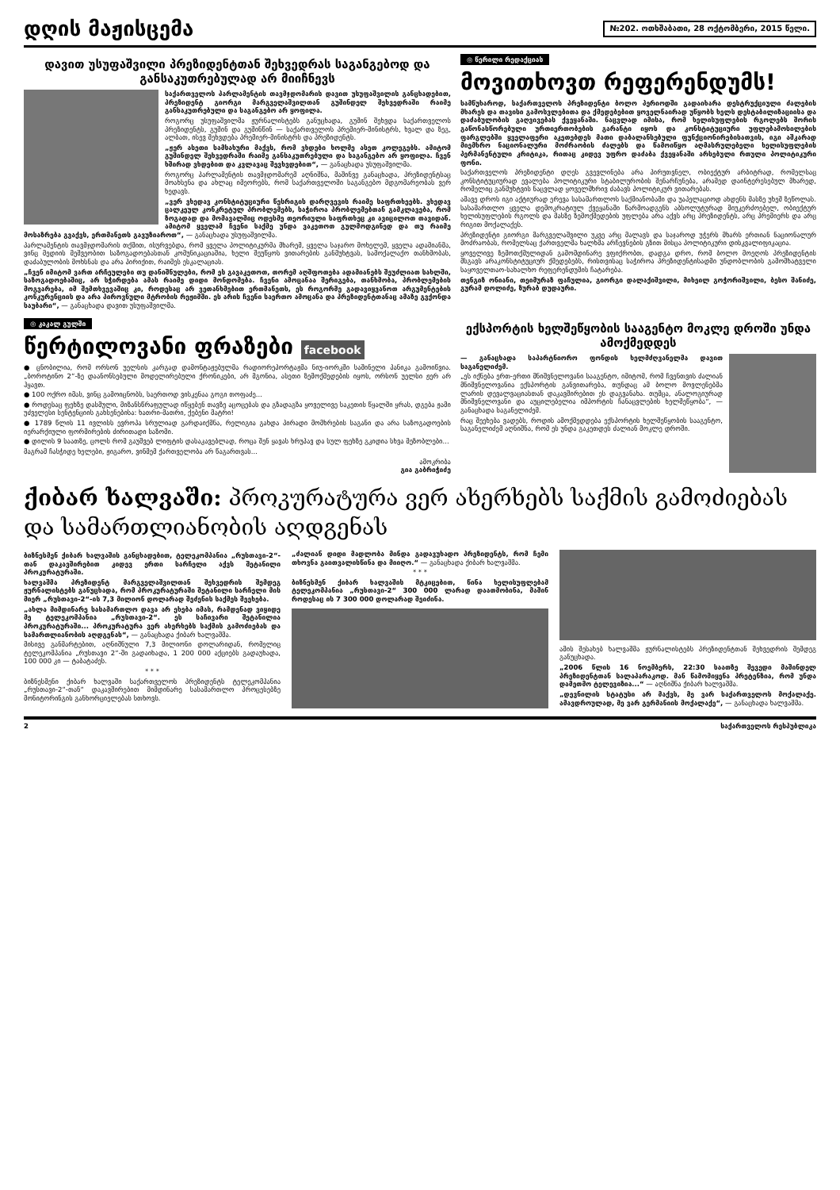დღის მაჟისცემა
№202. ოთხშაბათი, 28 ოქტომბერი, 2015 წელი.
დავით უსუფაშვილი პრეზიდენტთან შეხვედრას საგანგებოდ და განსაკუთრებულად არ მიიჩნევს
საქართველოს პარლამენტის თავმჯდომარის დავით უსუფაშვილის განცხადებით, პრეზიდენტ გიორგი მარგველაშვილთან გუშინდელ შეხვედრაში რაიმე განსაკუთრებული და საგანგებო არ ყოფილა.
როგორც უსუფაშვილმა ჟურნალისტებს განუცხადა, გუშინ შეხვდა საქართველოს პრეზიდენტს, გუშინ და გუშინწინ — საქართველოს პრემიერ-მინისტრს, ხვალ და ზეგ, ალბათ, ისევ შეხვდება პრემიერ-მინისტრს და პრეზიდენტს.
„ჟერ ასეთი სამსახური მაქვს, რომ ვხდები ხოლმე ასეთ კოლეგებს. ამიტომ გუშინდელ შეხვედრაში რაიმე განსაკუთრებული და საგანგებო არ ყოფილა. ჩვენ ხშირად ვხდებით და კვლავაც შევხვდებით“, — განაცხადა უსუფაშვილმა.
როგორც პარლამენტის თავმჯდომარემ აღნიშნა, მაშინვე განაცხადა, პრეზიდენტსაც მოახსენა და ახლაც იმეორებს, რომ საქართველოში საგანგებო მდგომარეობას ვერ ხედავს.
„ვერ ვხედავ კონსტიტუციური წესრიგის დარღვევის რაიმე საფრთხეებს. ვხედავ ცალკეულ კონკრეტულ პრობლემებს, საჭიროა პრობლემებთან გამკლავება, რომ ზოგადად და მომავალშიც ოდესმე თეორიული საფრთხეც კი ავიცილოთ თავიდან. ამიტომ ყველამ ჩვენი საქმე უნდა ვაკეთოთ გულმოდგინედ და თუ რაიმე მოსაზრება გვაქვს, ერთმანეთს გავუზიაროთ“, — განაცხადა უსუფაშვილმა.
პარლამენტის თავმჯდომარის თქმით, ისურვებდა, რომ ყველა პოლიტიკურმა მხარემ, ყველა საჯარო მოხელემ, ყველა ადამიანმა, ვინც მედიის მეშვეობით საზოგადოებასთან კომუნიკაციაშია, ხელი შეუწყოს ვითარების განმუხტვას, სამოქალაქო თანხმობას, დაძაბულობის მოხსნას და არა პირიქით, რაიმეს ესკალაციას.
„ჩვენ იმიტომ ვართ არჩეულები თუ დანიშნულები, რომ ეს გავაკეთოთ, თორემ აღშფოთება ადამიანებს შეუძლიათ სახლში, საზოგადოებაშიც, არ სჭირდება ამას რაიმე დიდი მონდომება. ჩვენი ამოცანაა შერიგება, თანხმობა, პრობლემების მოგვარება, იმ შემთხვევაშიც კი, როდესაც არ ვეთანხმებით ერთმანეთს, ეს როგორმე გადავიყვანოთ არგუმენტების კონკურენციის და არა პიროვნული მტრობის რეჟიმში. ეს არის ჩვენი საერთო ამოცანა და პრეზიდენტთანაც ამაზე გვქონდა საუბარი“, — განაცხადა დავით უსუფაშვილმა.
◎ წერილი რედაქციას
მოვითხოვთ რეფერენდუმს!
სამწუხაროდ, საქართველოს პრეზიდენტი ბოლო პერიოდში გადაიხარა დესტრუქციული ძალების მხარეს და თავისი გამოსვლებითა და ქმედებებით ყოველნაირად უწყობს ხელს დესტაბილიზაციისა და დაძაბულობის გაღვივებას ქვეყანაში. ნაცვლად იმისა, რომ ხელისუფლების რგოლებს შორის გაწონასწორებული ურთიერთობების გარანტი იყოს და კონსტიტუციური უფლებამოსილების ფარგლებში ყველაფერი აკეთებდეს მათი დაბალანსებული ფუნქციონირებისათვის, იგი აშკარად მიემხრო ნაციონალური მოძრაობის ძალებს და წამოიწყო აღმასრულებელი ხელისუფლების პერმანენტული კრიტიკა, რითაც კიდევ უფრო დაძაბა ქვეყანაში არსებული რთული პოლიტიკური ფონი.
საქართველოს პრეზიდენტი დღეს გვევლინება არა პირუთვნელ, ობიექტურ არბიტრად, რომელსაც კონსტიტუციურად ევალება პოლიტიკური სტაბილურობის შენარჩუნება, არამედ დაინტერესებულ მხარედ, რომელიც განმუხტვის ნაცვლად ყოველმხრივ ძაბავს პოლიტიკურ ვითარებას.
ამავე დროს იგი აქტიურად ერევა სასამართლოს საქმიანობაში და უაპელაციოდ ახდენს მასზე უხეშ ზეწოლას. სასამართლო ყველა დემოკრატიულ ქვეყანაში წარმოადგენს აბსოლუტურად მიუკერძოებელ, ობიექტურ ხელისუფლების რგოლს და მასზე ზემოქმედების უფლება არა აქვს არც პრეზიდენტს, არც პრემიერს და არც რიგით მოქალაქეს.
პრეზიდენტი გიორგი მარგველაშვილი უკვე არც მალავს და საჯაროდ უჭერს მხარს ერთიან ნაციონალურ მოძრაობას, რომელსაც ქართველმა ხალხმა არჩევნების გზით მისცა პოლიტიკური დისკვალიფიკაცია.
ყოველივე ზემოთქმულიდან გამომდინარე ვფიქრობთ, დადგა დრო, რომ ბოლო მოეღოს პრეზიდენტის მსგავს არაკონსტიტუციურ ქმედებებს, რისთვისაც საჭიროა პრეზიდენტისადმი უნდობლობის გამომხატველი საყოველთაო-სახალხო რეფერენდუმის ჩატარება.
თენგიზ ონიანი, თეიმურაზ ფაჩულია, გიორგი დალაქიშვილი, მიხეილ გოჭორიშვილი, ბესო შანიძე, გურამ დოლიძე, ზურაბ დუდაური.
◎ კაკალ გულში
წერტილოვანი ფრაზები facebook
● ცნობილია, რომ ორსონ უელსის კარგად დამონტაჟებულმა რადიორეპორტაჟმა ნიუ-იორკში საშინელი პანიკა გამოიწვია. „ბოროტინო 2“-ზე დაანონსებული მოდელირებული ქრონიკები, არ მგონია, ასეთი ზემოქმედების იყოს, ორსონ უელსი ჟერ არ ჰყავთ.
● 100 ოქრო იმას, ვინც გამოიცნობს, საერთოდ ვისკენაა გოგი თოფაძე...
● როდესაც ფეხზე დასმული, მიზანსწრაფულად იწყებენ თავზე აცოცებას და გზადაგზა ყოველივე საკეთის წყალში ყრას, დგება ჟამი უძველესი სენტენციის გახსენებისა: ხათრი-მათრი, ქებენი მატრი!
● 1789 წლის 11 ივლისს ევროპა სრულიად გარდაიქმნა, რელიგია გახდა პირადი მომხრების საგანი და არა საზოგადოების იერარქიული ფორმირების ძირითადი საზომი.
● დილის 9 საათზე, ცოლს რომ გაუშვებ ლიფტის დასაკავებლად, როცა შენ ყავას ხრუპავ და სულ ფეხზე გკიდია სხვა მეზობლები...
მაგრამ ჩასჭიდე ხელები, ჟიგარო, ვინმემ ქართველობა არ წაგართვას...
ამოკრიბა
გია გაბრიჭიძე
ექსპორტის ხელშეწყობის სააგენტო მოკლე დროში უნდა ამოქმედდეს
— განაცხადა საპარტნიორო ფონდის ხელმძღვანელმა დავით საგანელიძემ.
„ეს იქნება ერთ-ერთი მნიშვნელოვანი სააგენტო, იმიტომ, რომ ჩვენთვის ძალიან მნიშვნელოვანია ექსპორტის განვითარება, თუნდაც ამ ბოლო მოვლენებმა ლარის დევალვაციასთან დაკავშირებით ეს დაგვანახა. თუმცა, ანალოგიურად მნიშვნელოვანი და აუცილებელია იმპორტის ჩანაცვლების ხელშეწყობა“, — განაცხადა საგანელიძემ.
რაც შეეხება ვადებს, როდის ამოქმედდება ექსპორტის ხელშეწყობის სააგენტო, საგანელიძემ აღნიშნა, რომ ეს უნდა გაკეთდეს ძალიან მოკლე დროში.
ქიბარ ხალვაში: პროკურატურა ვერ ახერხებს საქმის გამოძიებას და სამართლიანობის აღდგენას
ბიზნესმენ ქიბარ ხალვაშის განცხადებით, ტელეკომპანია „რუსთავი-2“-თან დაკავშირებით კიდევ ერთი სარჩელი აქვს შეტანილი პროკურატურაში.
ხალვაშმა პრეზიდენტ მარგველაშვილთან შეხვედრის შემდეგ ჟურნალისტებს განუცხადა, რომ პროკურატურაში შეტანილი სარჩელი მის მიერ „რუსთავი-2“-ის 7,3 მილიონ დოლარად შეძენის საქმეს შეეხება.
„ახლა მიმდინარე სასამართლო დავა არ ეხება იმას, რამდენად ვიყიდე მე ტელეკომპანია „რუსთავი-2“. ეს საჩივარი შეტანილია პროკურატურაში... პროკურატურა ვერ ახერხებს საქმის გამოძიებას და სამართლიანობის აღდგენას“, — განაცხადა ქიბარ ხალვაშმა.
მისივე განმარტებით, აღნიშნული 7,3 მილიონი დოლარიდან, რომელიც ტელეკომპანია „რუსთავი 2“-ში გადაიხადა, 1 200 000 აქციებს გადაუხადა, 100 000 კი — ტაბატაძეს.
* * *
ბიზნესმენი ქიბარ ხალვაში საქართველოს პრეზიდენტს ტელეკომპანია „რუსთავი-2“-თან“ დაკავშირებით მიმდინარე სასამართლო პროცესებზე მონიტორინგის განხორციელებას სთხოვს.
„ძალიან დიდი მადლობა მინდა გადავუხადო პრეზიდენტს, რომ ჩემი თხოვნა გაითვალისწინა და მიიღო.“ — განაცხადა ქიბარ ხალვაშმა.
* * *
ბიზნესმენ ქიბარ ხალვაშის მტკიცებით, წინა ხელისუფლებამ ტელეკომპანია „რუსთავი-2“ 300 000 ლარად დაათმობინა, მაშინ როდესაც ის 7 300 000 დოლარად შეიძინა.
ამის შესახებ ხალვაშმა ჟურნალისტებს პრეზიდენტთან შეხვედრის შემდეგ განუცხადა.
„2006 წლის 16 ნოემბერს, 22:30 საათზე შევედი მაშინდელ პრეზიდენტთან სალაპარაკოდ. მან წამომიყენა პრეტენზია, რომ უნდა დამეთმო ტელევიზია...“ — აღნიშნა ქიბარ ხალვაშმა.
„დევნილის სტატუსი არ მაქვს, მე ვარ საქართველოს მოქალაქე. ამავდროულად, მე ვარ გერმანიის მოქალაქე“, — განაცხადა ხალვაშმა.
2 საქართველოს რესპუბლიკა